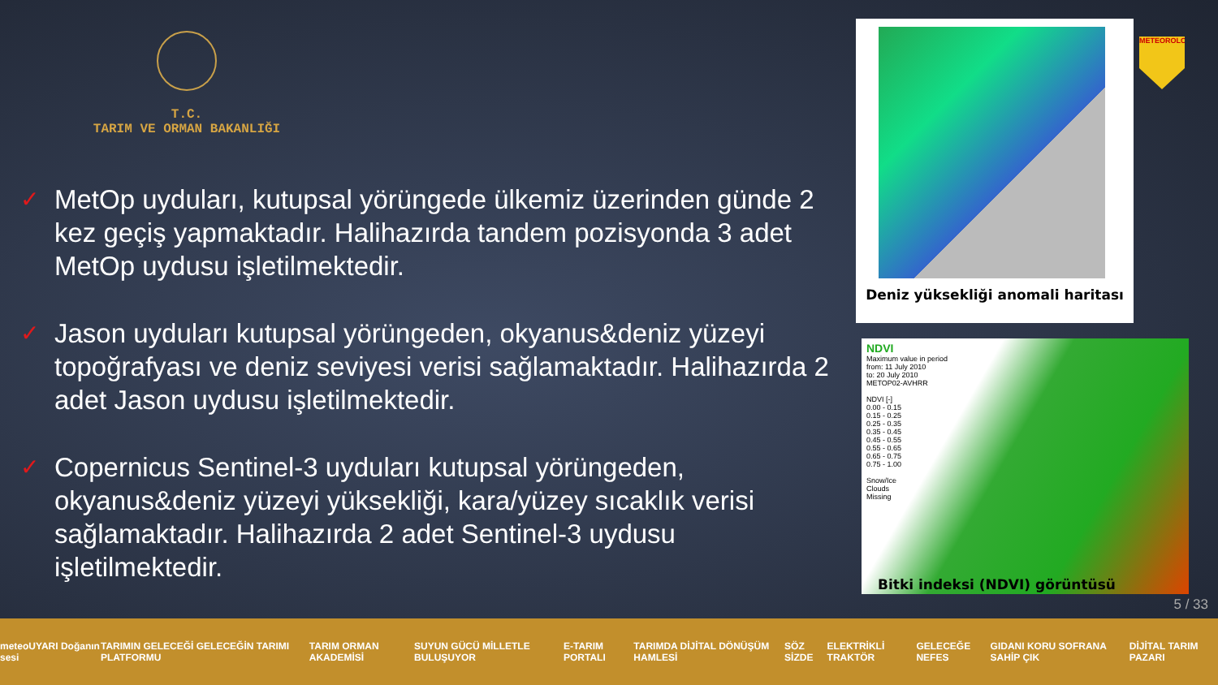T.C.
TARIM VE ORMAN BAKANLIĞI
✓ MetOp uyduları, kutupsal yörüngede ülkemiz üzerinden günde 2 kez geçiş yapmaktadır. Halihazırda tandem pozisyonda 3 adet MetOp uydusu işletilmektedir.
✓ Jason uyduları kutupsal yörüngeden, okyanus&deniz yüzeyi topoğrafyası ve deniz seviyesi verisi sağlamaktadır. Halihazırda 2 adet Jason uydusu işletilmektedir.
✓ Copernicus Sentinel-3 uyduları kutupsal yörüngeden, okyanus&deniz yüzeyi yüksekliği, kara/yüzey sıcaklık verisi sağlamaktadır. Halihazırda 2 adet Sentinel-3 uydusu işletilmektedir.
Deniz yükseklіği anomali haritası
METEOROLOJİ
NDVI
Maximum value in period
from: 11 July 2010
to: 20 July 2010
METOP02-AVHRR
NDVI [-]
0.00 - 0.15
0.15 - 0.25
0.25 - 0.35
0.35 - 0.45
0.45 - 0.55
0.55 - 0.65
0.65 - 0.75
0.75 - 1.00
Snow/Ice
Clouds
Missing
Bitki indeksi (NDVI) görüntüsü
5 / 33
meteoUYARI Doğanın sesi TARIMIN GELECEĞİ GELECEĞİN TARIMI PLATFORMU TARIM ORMAN AKADEMİSİ SUYUN GÜCÜ MİLLETLE BULUŞUYOR E-TARIM PORTALI TARIMDA DİJİTAL DÖNÜŞÜM HAMLESİ SÖZ SİZDE ELEKTRİKLİ TRAKTÖR GELECEĞE NEFES GIDANI KORU SOFRANA SAHİP ÇIK DİJİTAL TARIM PAZARI